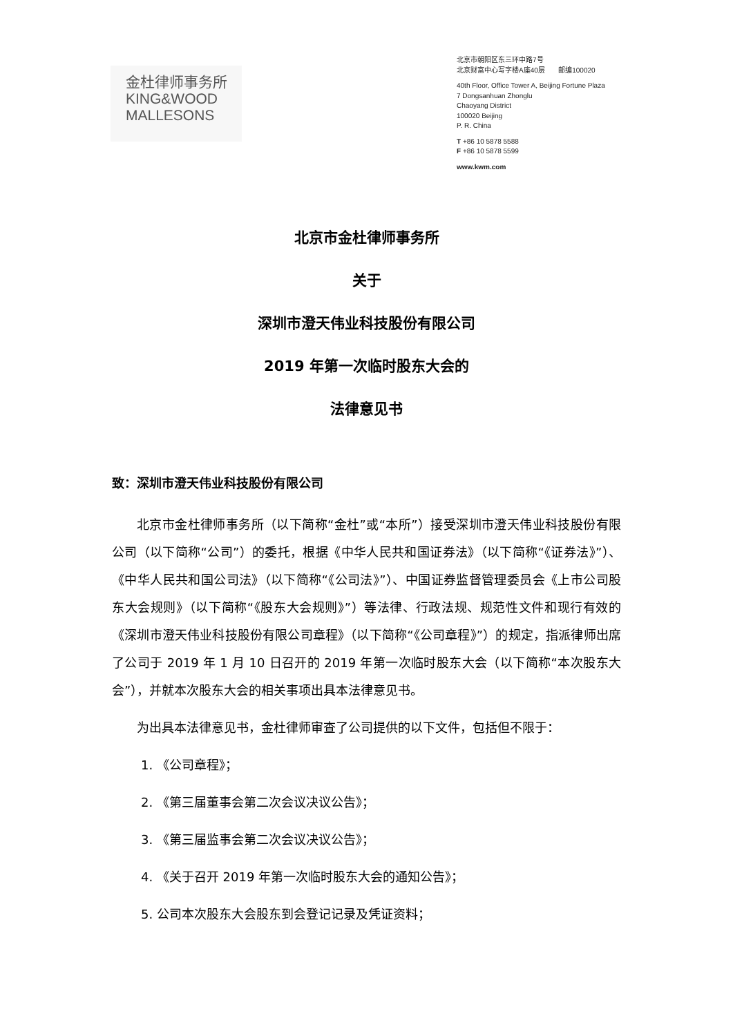金杜律师事务所
KING&WOOD
MALLESONS
北京市朝阳区东三环中路7号
北京财富中心写字楼A座40层 邮编100020
40th Floor, Office Tower A, Beijing Fortune Plaza
7 Dongsanhuan Zhonglu
Chaoyang District
100020 Beijing
P. R. China
T +86 10 5878 5588
F +86 10 5878 5599
www.kwm.com
北京市金杜律师事务所
关于
深圳市澄天伟业科技股份有限公司
2019 年第一次临时股东大会的
法律意见书
致：深圳市澄天伟业科技股份有限公司
北京市金杜律师事务所（以下简称“金杜”或“本所”）接受深圳市澄天伟业科技股份有限公司（以下简称“公司”）的委托，根据《中华人民共和国证券法》（以下简称“《证券法》”）、《中华人民共和国公司法》（以下简称“《公司法》”）、中国证券监督管理委员会《上市公司股东大会规则》（以下简称“《股东大会规则》”）等法律、行政法规、规范性文件和现行有效的《深圳市澄天伟业科技股份有限公司章程》（以下简称“《公司章程》”）的规定，指派律师出席了公司于 2019 年 1 月 10 日召开的 2019 年第一次临时股东大会（以下简称“本次股东大会”），并就本次股东大会的相关事项出具本法律意见书。
为出具本法律意见书，金杜律师审查了公司提供的以下文件，包括但不限于：
1. 《公司章程》；
2. 《第三届董事会第二次会议决议公告》；
3. 《第三届监事会第二次会议决议公告》；
4. 《关于召开 2019 年第一次临时股东大会的通知公告》；
5. 公司本次股东大会股东到会登记记录及凭证资料；